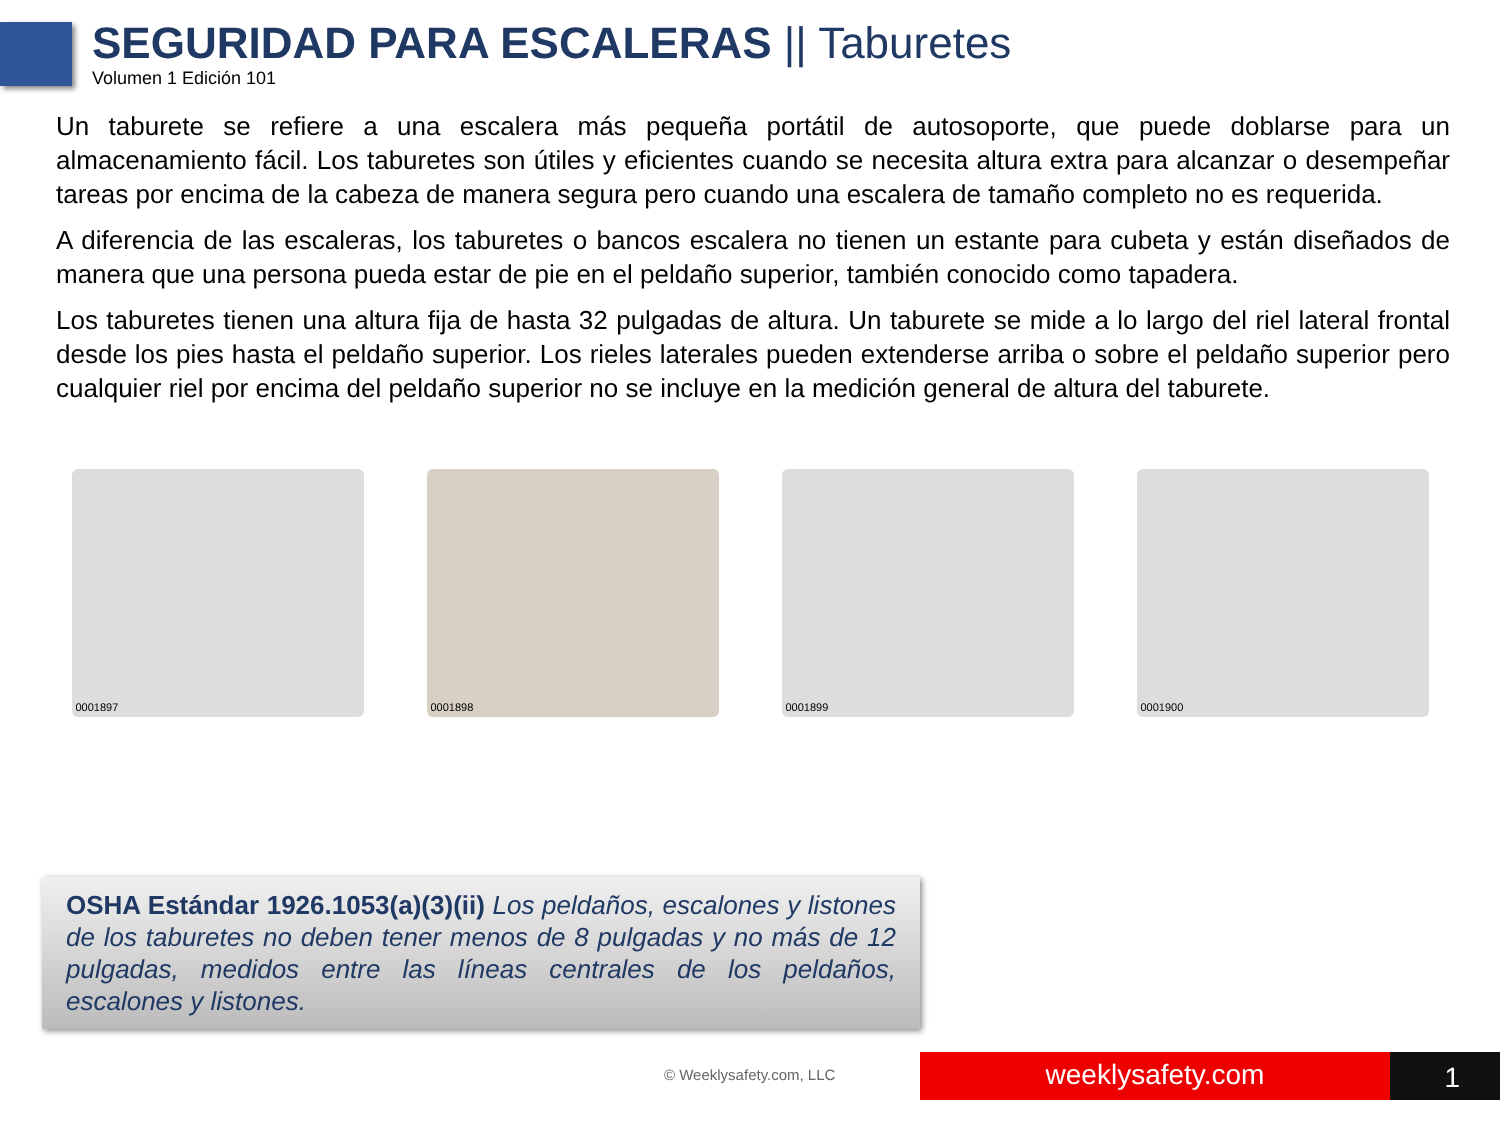SEGURIDAD PARA ESCALERAS || Taburetes
Volumen 1 Edición 101
Un taburete se refiere a una escalera más pequeña portátil de autosoporte, que puede doblarse para un almacenamiento fácil. Los taburetes son útiles y eficientes cuando se necesita altura extra para alcanzar o desempeñar tareas por encima de la cabeza de manera segura pero cuando una escalera de tamaño completo no es requerida.
A diferencia de las escaleras, los taburetes o bancos escalera no tienen un estante para cubeta y están diseñados de manera que una persona pueda estar de pie en el peldaño superior, también conocido como tapadera.
Los taburetes tienen una altura fija de hasta 32 pulgadas de altura. Un taburete se mide a lo largo del riel lateral frontal desde los pies hasta el peldaño superior. Los rieles laterales pueden extenderse arriba o sobre el peldaño superior pero cualquier riel por encima del peldaño superior no se incluye en la medición general de altura del taburete.
0001897 0001898 0001899 0001900
OSHA Estándar 1926.1053(a)(3)(ii) Los peldaños, escalones y listones de los taburetes no deben tener menos de 8 pulgadas y no más de 12 pulgadas, medidos entre las líneas centrales de los peldaños, escalones y listones.
© Weeklysafety.com, LLC weeklysafety.com 1